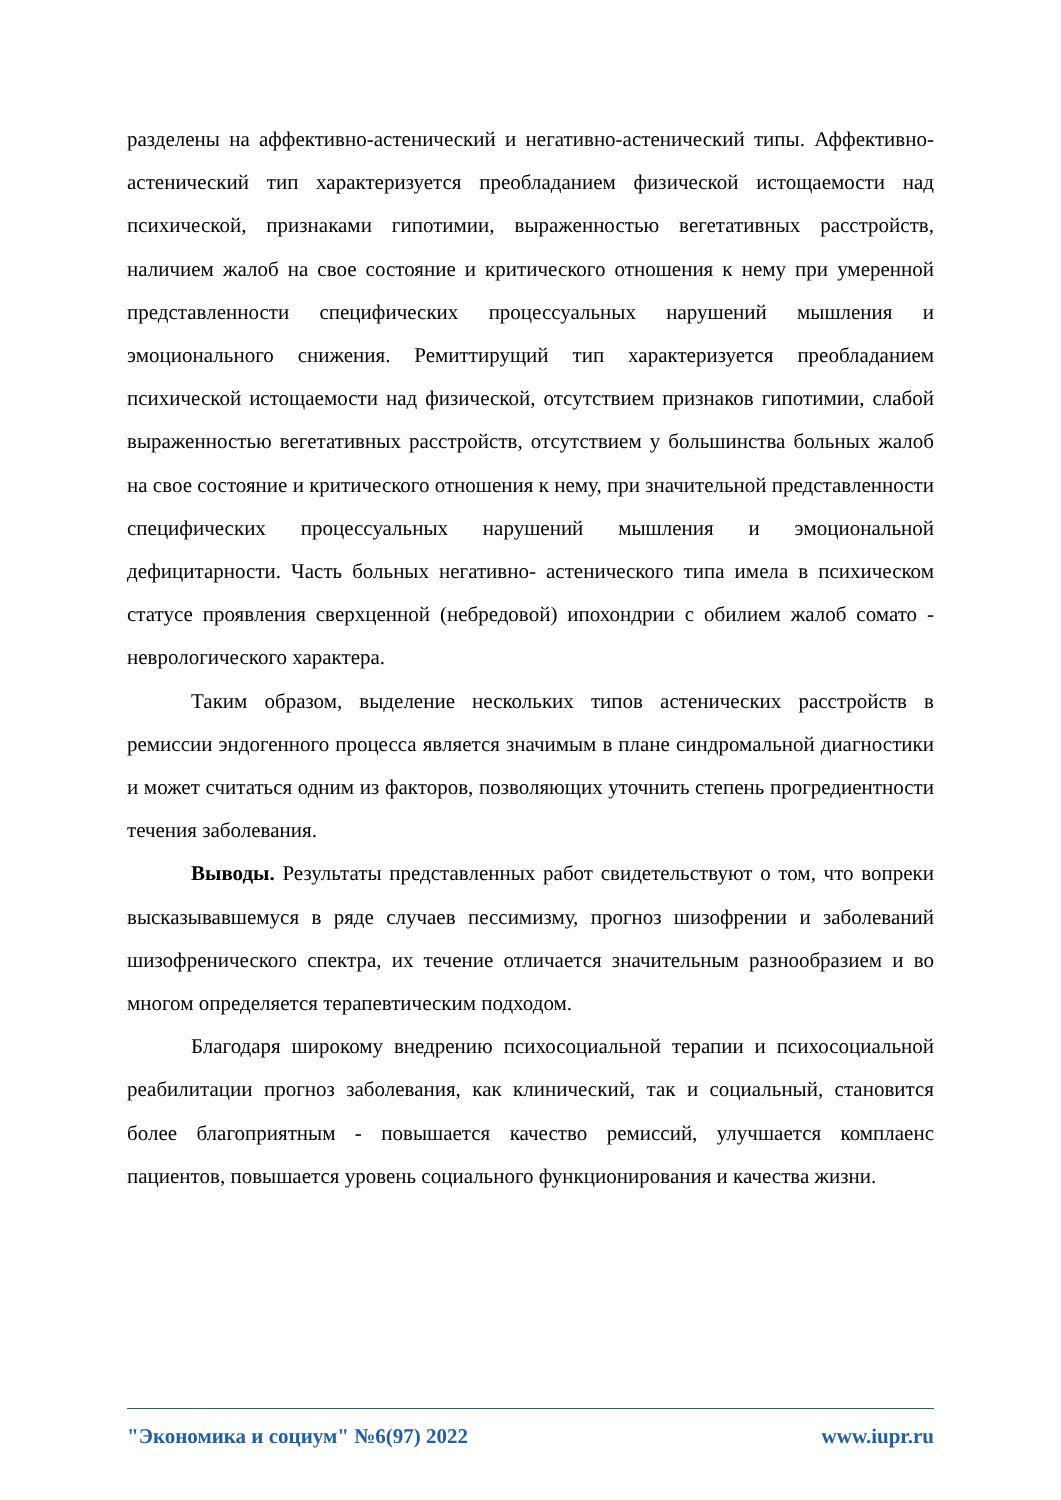разделены на аффективно-астенический и негативно-астенический типы. Аффективно-астенический тип характеризуется преобладанием физической истощаемости над психической, признаками гипотимии, выраженностью вегетативных расстройств, наличием жалоб на свое состояние и критического отношения к нему при умеренной представленности специфических процессуальных нарушений мышления и эмоционального снижения. Ремиттирущий тип характеризуется преобладанием психической истощаемости над физической, отсутствием признаков гипотимии, слабой выраженностью вегетативных расстройств, отсутствием у большинства больных жалоб на свое состояние и критического отношения к нему, при значительной представленности специфических процессуальных нарушений мышления и эмоциональной дефицитарности. Часть больных негативно- астенического типа имела в психическом статусе проявления сверхценной (небредовой) ипохондрии с обилием жалоб сомато - неврологического характера.
Таким образом, выделение нескольких типов астенических расстройств в ремиссии эндогенного процесса является значимым в плане синдромальной диагностики и может считаться одним из факторов, позволяющих уточнить степень прогредиентности течения заболевания.
Выводы. Результаты представленных работ свидетельствуют о том, что вопреки высказывавшемуся в ряде случаев пессимизму, прогноз шизофрении и заболеваний шизофренического спектра, их течение отличается значительным разнообразием и во многом определяется терапевтическим подходом.
Благодаря широкому внедрению психосоциальной терапии и психосоциальной реабилитации прогноз заболевания, как клинический, так и социальный, становится более благоприятным - повышается качество ремиссий, улучшается комплаенс пациентов, повышается уровень социального функционирования и качества жизни.
"Экономика и социум" №6(97) 2022 www.iupr.ru